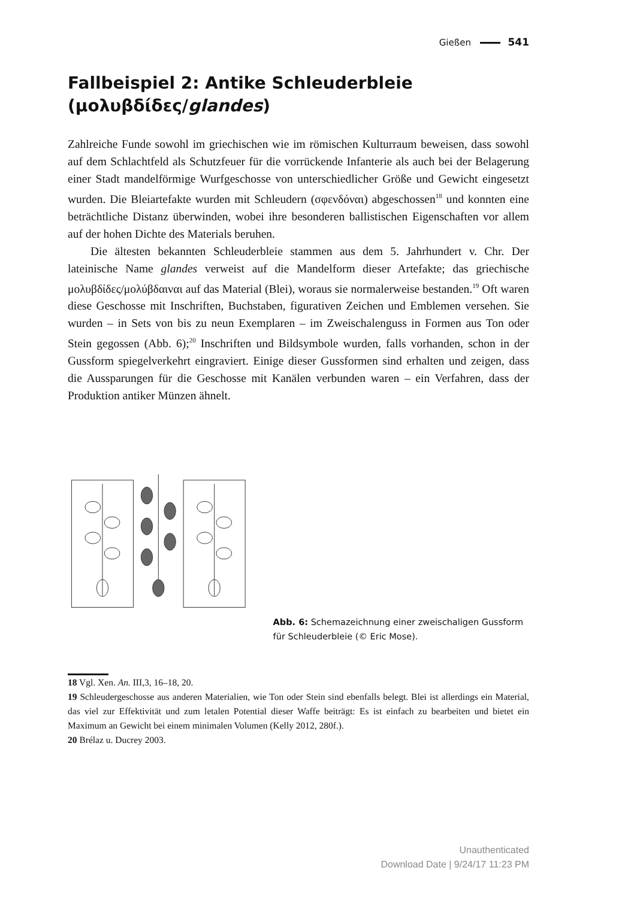Gießen 541
Fallbeispiel 2: Antike Schleuderbleie (μολυβδίδες/glandes)
Zahlreiche Funde sowohl im griechischen wie im römischen Kulturraum beweisen, dass sowohl auf dem Schlachtfeld als Schutzfeuer für die vorrückende Infanterie als auch bei der Belagerung einer Stadt mandelförmige Wurfgeschosse von unterschiedlicher Größe und Gewicht eingesetzt wurden. Die Bleiartefakte wurden mit Schleudern (σφενδόναι) abgeschossen<sup>18</sup> und konnten eine beträchtliche Distanz überwinden, wobei ihre besonderen ballistischen Eigenschaften vor allem auf der hohen Dichte des Materials beruhen.
Die ältesten bekannten Schleuderbleie stammen aus dem 5. Jahrhundert v. Chr. Der lateinische Name glandes verweist auf die Mandelform dieser Artefakte; das griechische μολυβδίδες/μολύβδαιναι auf das Material (Blei), woraus sie normalerweise bestanden.<sup>19</sup> Oft waren diese Geschosse mit Inschriften, Buchstaben, figurativen Zeichen und Emblemen versehen. Sie wurden – in Sets von bis zu neun Exemplaren – im Zweischalenguss in Formen aus Ton oder Stein gegossen (Abb. 6);<sup>20</sup> Inschriften und Bildsymbole wurden, falls vorhanden, schon in der Gussform spiegelverkehrt eingraviert. Einige dieser Gussformen sind erhalten und zeigen, dass die Aussparungen für die Geschosse mit Kanälen verbunden waren – ein Verfahren, dass der Produktion antiker Münzen ähnelt.
Abb. 6: Schemazeichnung einer zweischaligen Gussform für Schleuderbleie (© Eric Mose).
18 Vgl. Xen. An. III,3, 16–18, 20.
19 Schleudergeschosse aus anderen Materialien, wie Ton oder Stein sind ebenfalls belegt. Blei ist allerdings ein Material, das viel zur Effektivität und zum letalen Potential dieser Waffe beiträgt: Es ist einfach zu bearbeiten und bietet ein Maximum an Gewicht bei einem minimalen Volumen (Kelly 2012, 280f.).
20 Brélaz u. Ducrey 2003.
Unauthenticated
Download Date | 9/24/17 11:23 PM